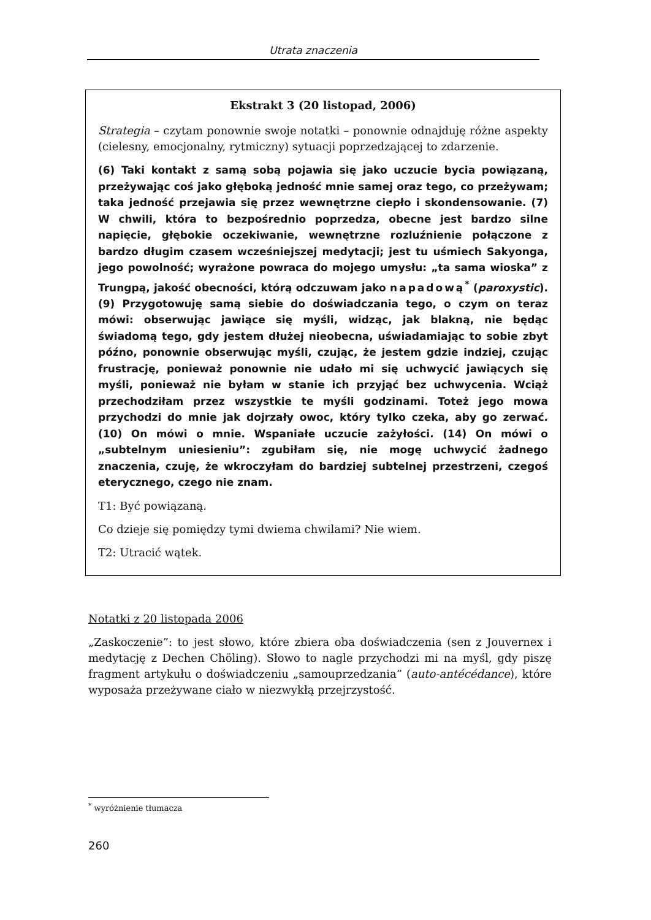Utrata znaczenia
Ekstrakt 3 (20 listopad, 2006)
Strategia – czytam ponownie swoje notatki – ponownie odnajduję różne aspekty (cielesny, emocjonalny, rytmiczny) sytuacji poprzedzającej to zdarzenie.
(6) Taki kontakt z samą sobą pojawia się jako uczucie bycia powiązaną, przeżywając coś jako głęboką jedność mnie samej oraz tego, co przeżywam; taka jedność przejawia się przez wewnętrzne ciepło i skondensowanie. (7) W chwili, która to bezpośrednio poprzedza, obecne jest bardzo silne napięcie, głębokie oczekiwanie, wewnętrzne rozluźnienie połączone z bardzo długim czasem wcześniejszej medytacji; jest tu uśmiech Sakyonga, jego powolność; wyrażone powraca do mojego umysłu: „ta sama wioska” z Trungpą, jakość obecności, którą odczuwam jako napadową<sup>*</sup> (paroxystic). (9) Przygotowuję samą siebie do doświadczania tego, o czym on teraz mówi: obserwując jawiące się myśli, widząc, jak blakną, nie będąc świadomą tego, gdy jestem dłużej nieobecna, uświadamiając to sobie zbyt późno, ponownie obserwując myśli, czując, że jestem gdzie indziej, czując frustrację, ponieważ ponownie nie udało mi się uchwycić jawiących się myśli, ponieważ nie byłam w stanie ich przyjąć bez uchwycenia. Wciąż przechodziłam przez wszystkie te myśli godzinami. Toteż jego mowa przychodzi do mnie jak dojrzały owoc, który tylko czeka, aby go zerwać. (10) On mówi o mnie. Wspaniałe uczucie zażyłości. (14) On mówi o „subtelnym uniesieniu”: zgubiłam się, nie mogę uchwycić żadnego znaczenia, czuję, że wkroczyłam do bardziej subtelnej przestrzeni, czegoś eterycznego, czego nie znam.
T1: Być powiązaną.
Co dzieje się pomiędzy tymi dwiema chwilami? Nie wiem.
T2: Utracić wątek.
Notatki z 20 listopada 2006
„Zaskoczenie”: to jest słowo, które zbiera oba doświadczenia (sen z Jouvernex i medytację z Dechen Chöling). Słowo to nagle przychodzi mi na myśl, gdy piszę fragment artykułu o doświadczeniu „samouprzedzania” (auto-antécédance), które wyposaża przeżywane ciało w niezwykłą przejrzystość.
<sup>*</sup> wyróżnienie tłumacza
260